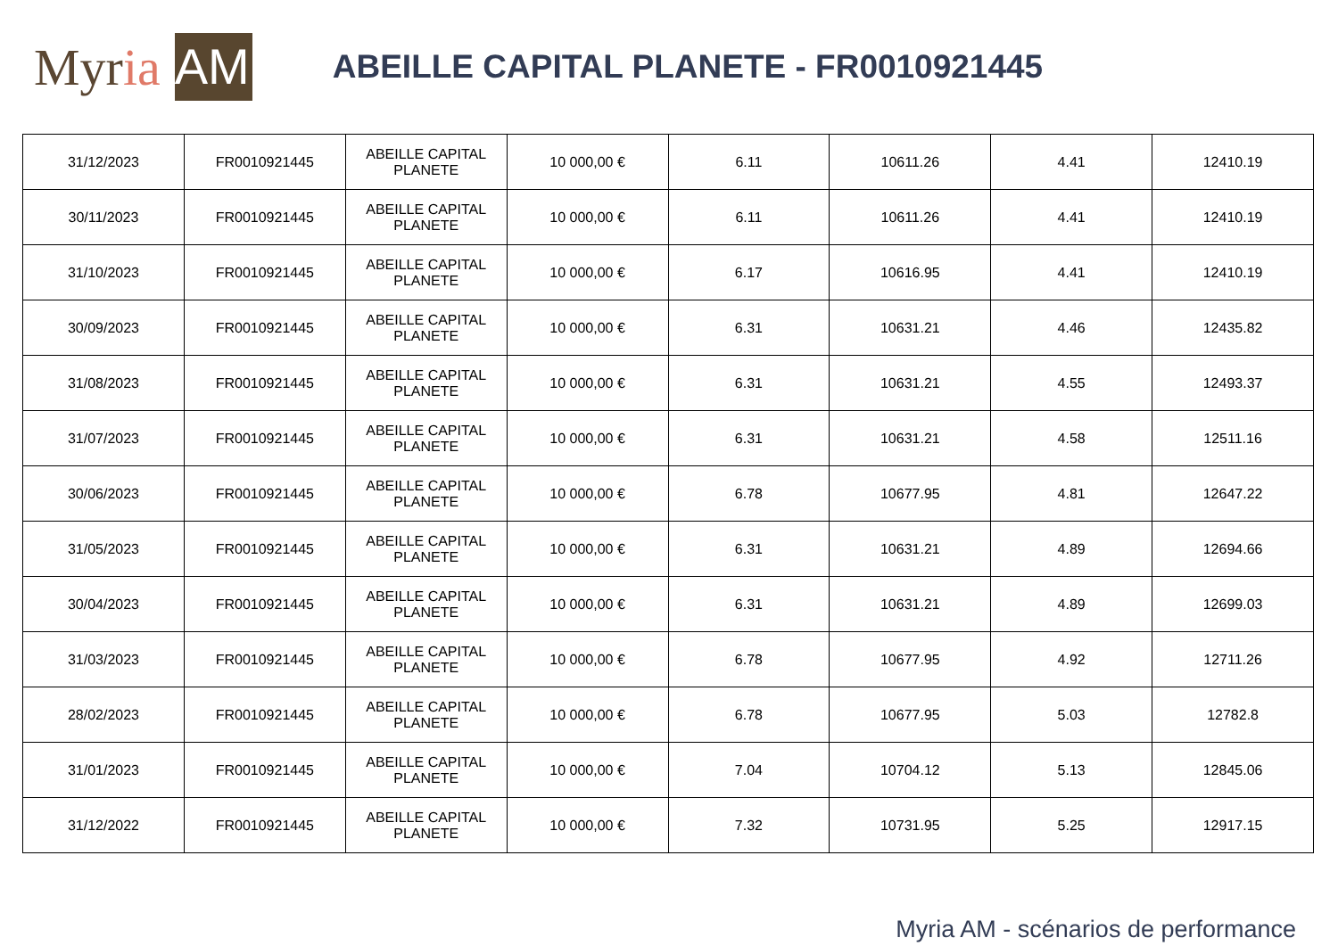Myr ia AM
ABEILLE CAPITAL PLANETE - FR0010921445
| 31/12/2023 | FR0010921445 | ABEILLE CAPITAL PLANETE | 10 000,00 € | 6.11 | 10611.26 | 4.41 | 12410.19 |
| 30/11/2023 | FR0010921445 | ABEILLE CAPITAL PLANETE | 10 000,00 € | 6.11 | 10611.26 | 4.41 | 12410.19 |
| 31/10/2023 | FR0010921445 | ABEILLE CAPITAL PLANETE | 10 000,00 € | 6.17 | 10616.95 | 4.41 | 12410.19 |
| 30/09/2023 | FR0010921445 | ABEILLE CAPITAL PLANETE | 10 000,00 € | 6.31 | 10631.21 | 4.46 | 12435.82 |
| 31/08/2023 | FR0010921445 | ABEILLE CAPITAL PLANETE | 10 000,00 € | 6.31 | 10631.21 | 4.55 | 12493.37 |
| 31/07/2023 | FR0010921445 | ABEILLE CAPITAL PLANETE | 10 000,00 € | 6.31 | 10631.21 | 4.58 | 12511.16 |
| 30/06/2023 | FR0010921445 | ABEILLE CAPITAL PLANETE | 10 000,00 € | 6.78 | 10677.95 | 4.81 | 12647.22 |
| 31/05/2023 | FR0010921445 | ABEILLE CAPITAL PLANETE | 10 000,00 € | 6.31 | 10631.21 | 4.89 | 12694.66 |
| 30/04/2023 | FR0010921445 | ABEILLE CAPITAL PLANETE | 10 000,00 € | 6.31 | 10631.21 | 4.89 | 12699.03 |
| 31/03/2023 | FR0010921445 | ABEILLE CAPITAL PLANETE | 10 000,00 € | 6.78 | 10677.95 | 4.92 | 12711.26 |
| 28/02/2023 | FR0010921445 | ABEILLE CAPITAL PLANETE | 10 000,00 € | 6.78 | 10677.95 | 5.03 | 12782.8 |
| 31/01/2023 | FR0010921445 | ABEILLE CAPITAL PLANETE | 10 000,00 € | 7.04 | 10704.12 | 5.13 | 12845.06 |
| 31/12/2022 | FR0010921445 | ABEILLE CAPITAL PLANETE | 10 000,00 € | 7.32 | 10731.95 | 5.25 | 12917.15 |
Myria AM - scénarios de performance